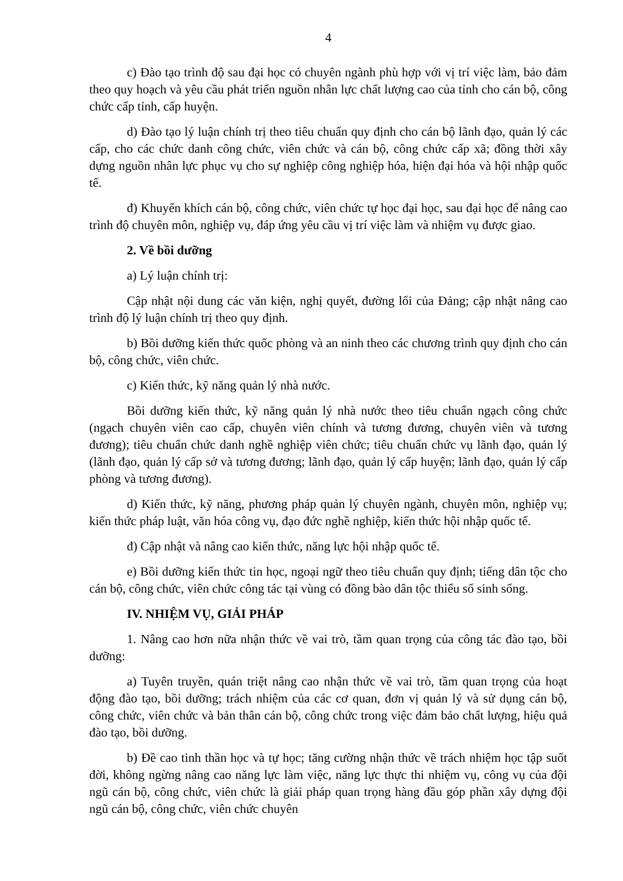4
c) Đào tạo trình độ sau đại học có chuyên ngành phù hợp với vị trí việc làm, bảo đảm theo quy hoạch và yêu cầu phát triển nguồn nhân lực chất lượng cao của tỉnh cho cán bộ, công chức cấp tỉnh, cấp huyện.
d) Đào tạo lý luận chính trị theo tiêu chuẩn quy định cho cán bộ lãnh đạo, quản lý các cấp, cho các chức danh công chức, viên chức và cán bộ, công chức cấp xã; đồng thời xây dựng nguồn nhân lực phục vụ cho sự nghiệp công nghiệp hóa, hiện đại hóa và hội nhập quốc tế.
đ) Khuyến khích cán bộ, công chức, viên chức tự học đại học, sau đại học để nâng cao trình độ chuyên môn, nghiệp vụ, đáp ứng yêu cầu vị trí việc làm và nhiệm vụ được giao.
2. Về bồi dưỡng
a) Lý luận chính trị:
Cập nhật nội dung các văn kiện, nghị quyết, đường lối của Đảng; cập nhật nâng cao trình độ lý luận chính trị theo quy định.
b) Bồi dưỡng kiến thức quốc phòng và an ninh theo các chương trình quy định cho cán bộ, công chức, viên chức.
c) Kiến thức, kỹ năng quản lý nhà nước.
Bồi dưỡng kiến thức, kỹ năng quản lý nhà nước theo tiêu chuẩn ngạch công chức (ngạch chuyên viên cao cấp, chuyên viên chính và tương đương, chuyên viên và tương đương); tiêu chuẩn chức danh nghề nghiệp viên chức; tiêu chuẩn chức vụ lãnh đạo, quản lý (lãnh đạo, quản lý cấp sở và tương đương; lãnh đạo, quản lý cấp huyện; lãnh đạo, quản lý cấp phòng và tương đương).
d) Kiến thức, kỹ năng, phương pháp quản lý chuyên ngành, chuyên môn, nghiệp vụ; kiến thức pháp luật, văn hóa công vụ, đạo đức nghề nghiệp, kiến thức hội nhập quốc tế.
đ) Cập nhật và nâng cao kiến thức, năng lực hội nhập quốc tế.
e) Bồi dưỡng kiến thức tin học, ngoại ngữ theo tiêu chuẩn quy định; tiếng dân tộc cho cán bộ, công chức, viên chức công tác tại vùng có đồng bào dân tộc thiểu số sinh sống.
IV. NHIỆM VỤ, GIẢI PHÁP
1. Nâng cao hơn nữa nhận thức về vai trò, tầm quan trọng của công tác đào tạo, bồi dưỡng:
a) Tuyên truyền, quán triệt nâng cao nhận thức về vai trò, tầm quan trọng của hoạt động đào tạo, bồi dưỡng; trách nhiệm của các cơ quan, đơn vị quản lý và sử dụng cán bộ, công chức, viên chức và bản thân cán bộ, công chức trong việc đảm bảo chất lượng, hiệu quả đào tạo, bồi dưỡng.
b) Đề cao tinh thần học và tự học; tăng cường nhận thức về trách nhiệm học tập suốt đời, không ngừng nâng cao năng lực làm việc, năng lực thực thi nhiệm vụ, công vụ của đội ngũ cán bộ, công chức, viên chức là giải pháp quan trọng hàng đầu góp phần xây dựng đội ngũ cán bộ, công chức, viên chức chuyên